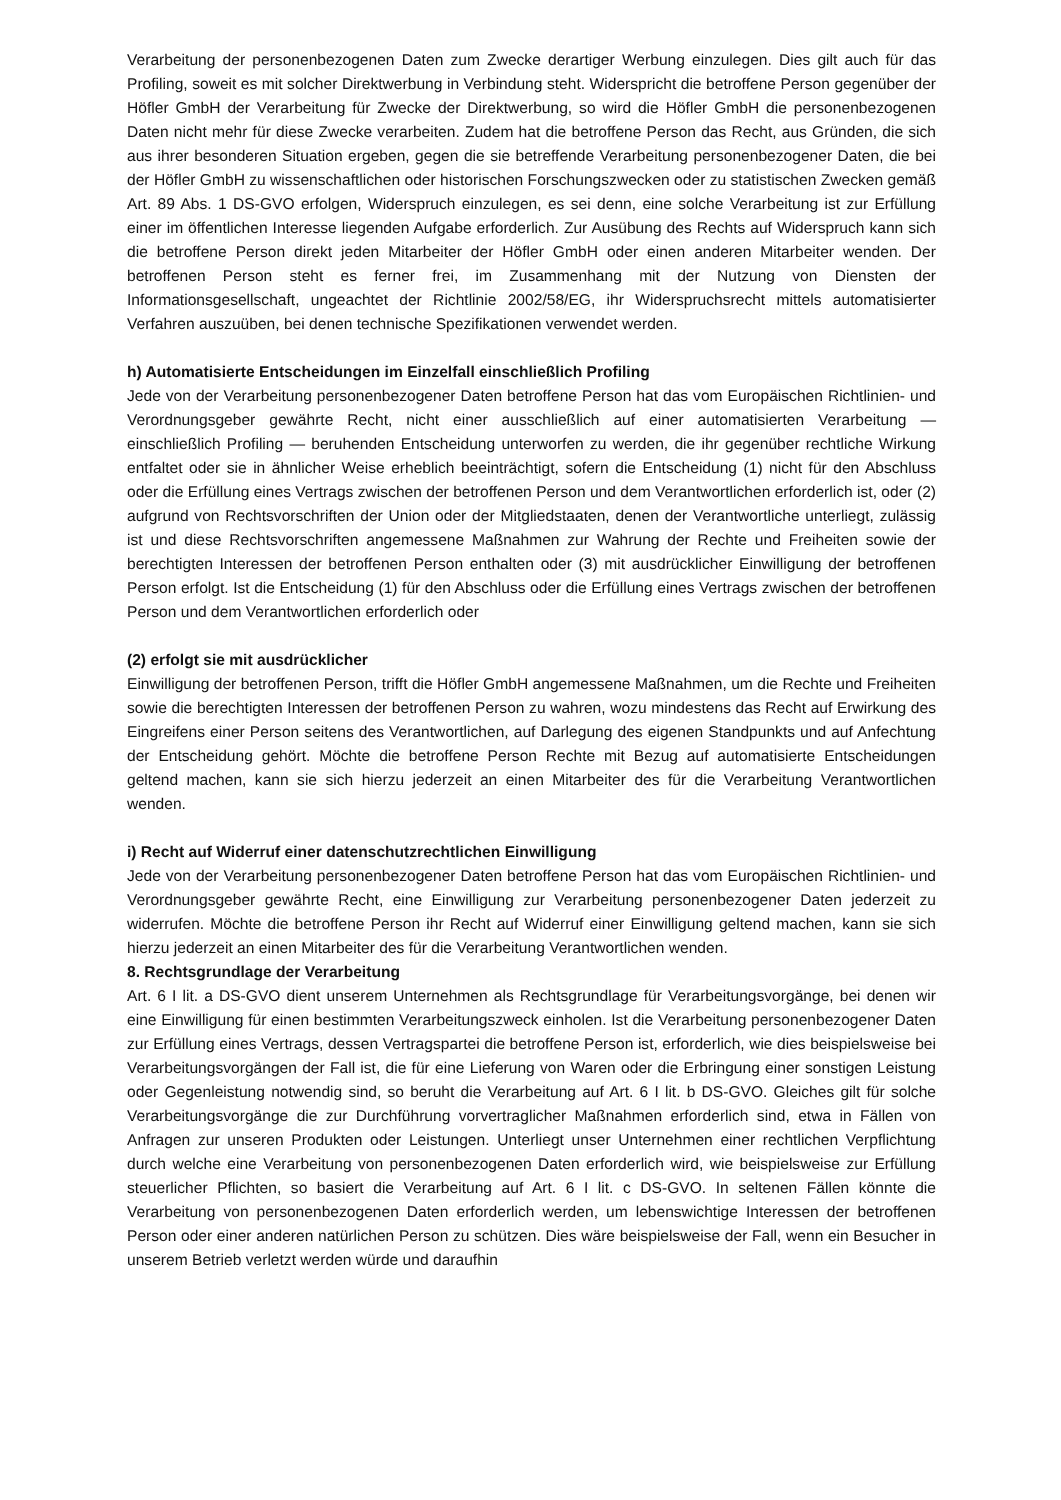Verarbeitung der personenbezogenen Daten zum Zwecke derartiger Werbung einzulegen. Dies gilt auch für das Profiling, soweit es mit solcher Direktwerbung in Verbindung steht. Widerspricht die betroffene Person gegenüber der Höfler GmbH der Verarbeitung für Zwecke der Direktwerbung, so wird die Höfler GmbH die personenbezogenen Daten nicht mehr für diese Zwecke verarbeiten. Zudem hat die betroffene Person das Recht, aus Gründen, die sich aus ihrer besonderen Situation ergeben, gegen die sie betreffende Verarbeitung personenbezogener Daten, die bei der Höfler GmbH zu wissenschaftlichen oder historischen Forschungszwecken oder zu statistischen Zwecken gemäß Art. 89 Abs. 1 DS-GVO erfolgen, Widerspruch einzulegen, es sei denn, eine solche Verarbeitung ist zur Erfüllung einer im öffentlichen Interesse liegenden Aufgabe erforderlich. Zur Ausübung des Rechts auf Widerspruch kann sich die betroffene Person direkt jeden Mitarbeiter der Höfler GmbH oder einen anderen Mitarbeiter wenden. Der betroffenen Person steht es ferner frei, im Zusammenhang mit der Nutzung von Diensten der Informationsgesellschaft, ungeachtet der Richtlinie 2002/58/EG, ihr Widerspruchsrecht mittels automatisierter Verfahren auszuüben, bei denen technische Spezifikationen verwendet werden.
h) Automatisierte Entscheidungen im Einzelfall einschließlich Profiling
Jede von der Verarbeitung personenbezogener Daten betroffene Person hat das vom Europäischen Richtlinien- und Verordnungsgeber gewährte Recht, nicht einer ausschließlich auf einer automatisierten Verarbeitung — einschließlich Profiling — beruhenden Entscheidung unterworfen zu werden, die ihr gegenüber rechtliche Wirkung entfaltet oder sie in ähnlicher Weise erheblich beeinträchtigt, sofern die Entscheidung (1) nicht für den Abschluss oder die Erfüllung eines Vertrags zwischen der betroffenen Person und dem Verantwortlichen erforderlich ist, oder (2) aufgrund von Rechtsvorschriften der Union oder der Mitgliedstaaten, denen der Verantwortliche unterliegt, zulässig ist und diese Rechtsvorschriften angemessene Maßnahmen zur Wahrung der Rechte und Freiheiten sowie der berechtigten Interessen der betroffenen Person enthalten oder (3) mit ausdrücklicher Einwilligung der betroffenen Person erfolgt. Ist die Entscheidung (1) für den Abschluss oder die Erfüllung eines Vertrags zwischen der betroffenen Person und dem Verantwortlichen erforderlich oder
(2) erfolgt sie mit ausdrücklicher
Einwilligung der betroffenen Person, trifft die Höfler GmbH angemessene Maßnahmen, um die Rechte und Freiheiten sowie die berechtigten Interessen der betroffenen Person zu wahren, wozu mindestens das Recht auf Erwirkung des Eingreifens einer Person seitens des Verantwortlichen, auf Darlegung des eigenen Standpunkts und auf Anfechtung der Entscheidung gehört. Möchte die betroffene Person Rechte mit Bezug auf automatisierte Entscheidungen geltend machen, kann sie sich hierzu jederzeit an einen Mitarbeiter des für die Verarbeitung Verantwortlichen wenden.
i) Recht auf Widerruf einer datenschutzrechtlichen Einwilligung
Jede von der Verarbeitung personenbezogener Daten betroffene Person hat das vom Europäischen Richtlinien- und Verordnungsgeber gewährte Recht, eine Einwilligung zur Verarbeitung personenbezogener Daten jederzeit zu widerrufen. Möchte die betroffene Person ihr Recht auf Widerruf einer Einwilligung geltend machen, kann sie sich hierzu jederzeit an einen Mitarbeiter des für die Verarbeitung Verantwortlichen wenden.
8. Rechtsgrundlage der Verarbeitung
Art. 6 I lit. a DS-GVO dient unserem Unternehmen als Rechtsgrundlage für Verarbeitungsvorgänge, bei denen wir eine Einwilligung für einen bestimmten Verarbeitungszweck einholen. Ist die Verarbeitung personenbezogener Daten zur Erfüllung eines Vertrags, dessen Vertragspartei die betroffene Person ist, erforderlich, wie dies beispielsweise bei Verarbeitungsvorgängen der Fall ist, die für eine Lieferung von Waren oder die Erbringung einer sonstigen Leistung oder Gegenleistung notwendig sind, so beruht die Verarbeitung auf Art. 6 I lit. b DS-GVO. Gleiches gilt für solche Verarbeitungsvorgänge die zur Durchführung vorvertraglicher Maßnahmen erforderlich sind, etwa in Fällen von Anfragen zur unseren Produkten oder Leistungen. Unterliegt unser Unternehmen einer rechtlichen Verpflichtung durch welche eine Verarbeitung von personenbezogenen Daten erforderlich wird, wie beispielsweise zur Erfüllung steuerlicher Pflichten, so basiert die Verarbeitung auf Art. 6 I lit. c DS-GVO. In seltenen Fällen könnte die Verarbeitung von personenbezogenen Daten erforderlich werden, um lebenswichtige Interessen der betroffenen Person oder einer anderen natürlichen Person zu schützen. Dies wäre beispielsweise der Fall, wenn ein Besucher in unserem Betrieb verletzt werden würde und daraufhin